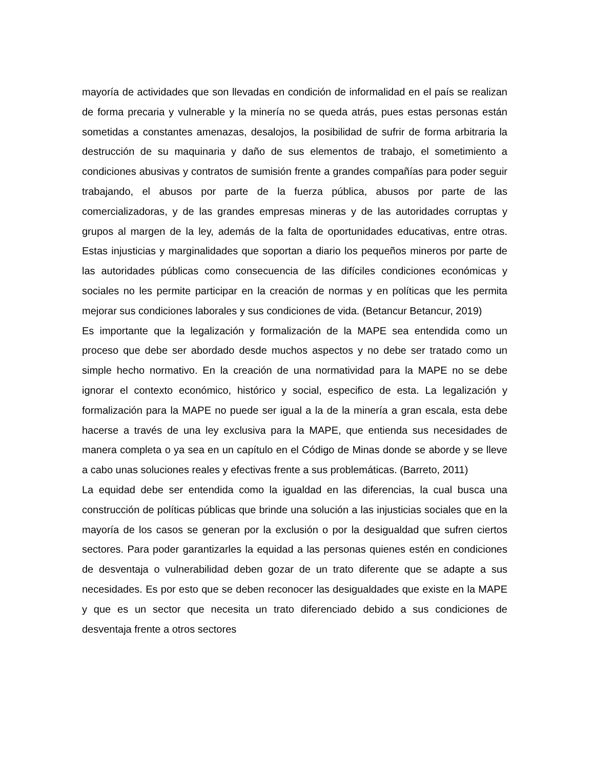mayoría de actividades que son llevadas en condición de informalidad en el país se realizan de forma precaria y vulnerable y la minería no se queda atrás, pues estas personas están sometidas a constantes amenazas, desalojos, la posibilidad de sufrir de forma arbitraria la destrucción de su maquinaria y daño de sus elementos de trabajo, el sometimiento a condiciones abusivas y contratos de sumisión frente a grandes compañías para poder seguir trabajando, el abusos por parte de la fuerza pública, abusos por parte de las comercializadoras, y de las grandes empresas mineras y de las autoridades corruptas y grupos al margen de la ley, además de la falta de oportunidades educativas, entre otras. Estas injusticias y marginalidades que soportan a diario los pequeños mineros por parte de las autoridades públicas como consecuencia de las difíciles condiciones económicas y sociales no les permite participar en la creación de normas y en políticas que les permita mejorar sus condiciones laborales y sus condiciones de vida. (Betancur Betancur, 2019)
Es importante que la legalización y formalización de la MAPE sea entendida como un proceso que debe ser abordado desde muchos aspectos y no debe ser tratado como un simple hecho normativo. En la creación de una normatividad para la MAPE no se debe ignorar el contexto económico, histórico y social, especifico de esta. La legalización y formalización para la MAPE no puede ser igual a la de la minería a gran escala, esta debe hacerse a través de una ley exclusiva para la MAPE, que entienda sus necesidades de manera completa o ya sea en un capítulo en el Código de Minas donde se aborde y se lleve a cabo unas soluciones reales y efectivas frente a sus problemáticas. (Barreto, 2011)
La equidad debe ser entendida como la igualdad en las diferencias, la cual busca una construcción de políticas públicas que brinde una solución a las injusticias sociales que en la mayoría de los casos se generan por la exclusión o por la desigualdad que sufren ciertos sectores. Para poder garantizarles la equidad a las personas quienes estén en condiciones de desventaja o vulnerabilidad deben gozar de un trato diferente que se adapte a sus necesidades. Es por esto que se deben reconocer las desigualdades que existe en la MAPE y que es un sector que necesita un trato diferenciado debido a sus condiciones de desventaja frente a otros sectores